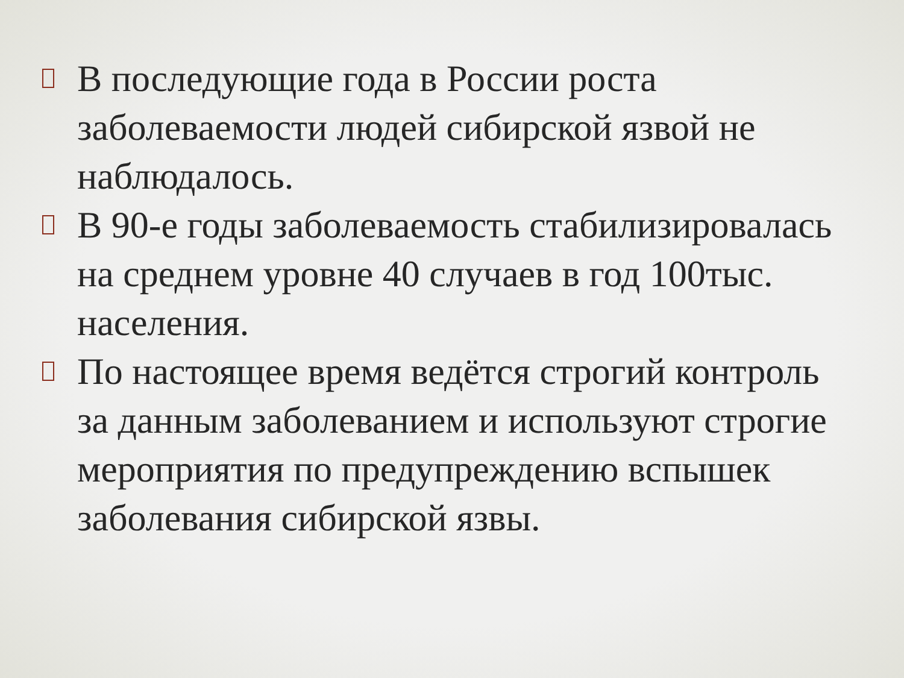В последующие года в России роста заболеваемости людей сибирской язвой не наблюдалось.
В 90-е годы заболеваемость стабилизировалась на среднем уровне 40 случаев в год 100тыс. населения.
По настоящее время ведётся строгий контроль за данным заболеванием и используют строгие мероприятия по предупреждению вспышек заболевания сибирской язвы.